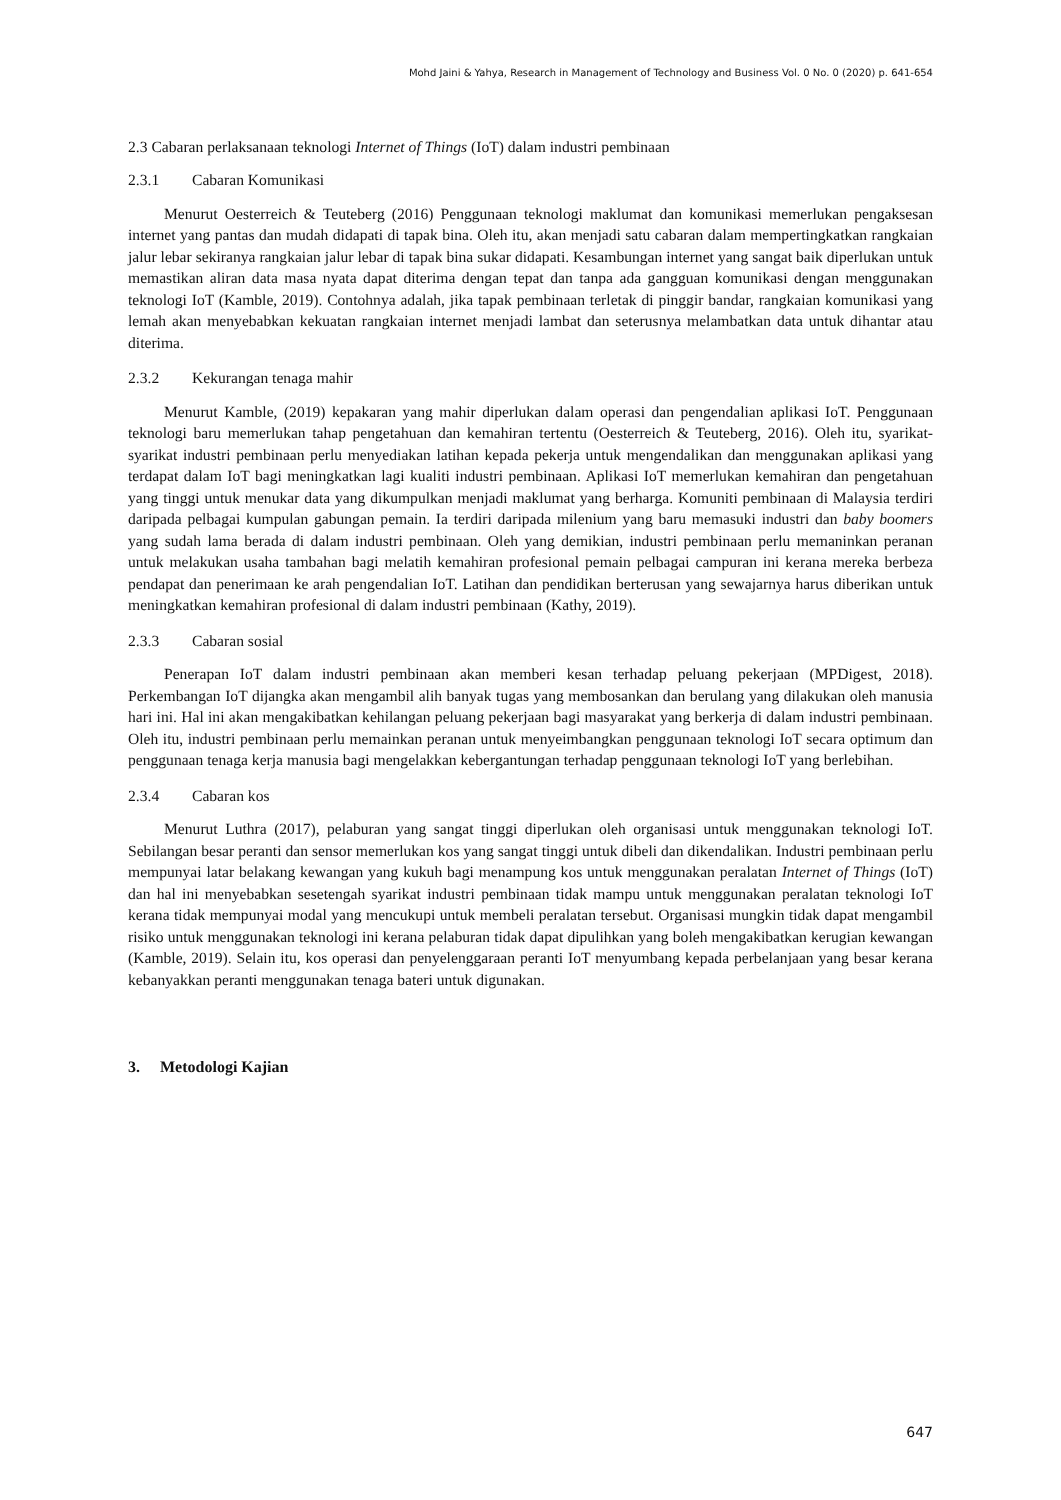Mohd Jaini & Yahya, Research in Management of Technology and Business Vol. 0 No. 0 (2020) p. 641-654
2.3 Cabaran perlaksanaan teknologi Internet of Things (IoT) dalam industri pembinaan
2.3.1 Cabaran Komunikasi
Menurut Oesterreich & Teuteberg (2016) Penggunaan teknologi maklumat dan komunikasi memerlukan pengaksesan internet yang pantas dan mudah didapati di tapak bina. Oleh itu, akan menjadi satu cabaran dalam mempertingkatkan rangkaian jalur lebar sekiranya rangkaian jalur lebar di tapak bina sukar didapati. Kesambungan internet yang sangat baik diperlukan untuk memastikan aliran data masa nyata dapat diterima dengan tepat dan tanpa ada gangguan komunikasi dengan menggunakan teknologi IoT (Kamble, 2019). Contohnya adalah, jika tapak pembinaan terletak di pinggir bandar, rangkaian komunikasi yang lemah akan menyebabkan kekuatan rangkaian internet menjadi lambat dan seterusnya melambatkan data untuk dihantar atau diterima.
2.3.2 Kekurangan tenaga mahir
Menurut Kamble, (2019) kepakaran yang mahir diperlukan dalam operasi dan pengendalian aplikasi IoT. Penggunaan teknologi baru memerlukan tahap pengetahuan dan kemahiran tertentu (Oesterreich & Teuteberg, 2016). Oleh itu, syarikat-syarikat industri pembinaan perlu menyediakan latihan kepada pekerja untuk mengendalikan dan menggunakan aplikasi yang terdapat dalam IoT bagi meningkatkan lagi kualiti industri pembinaan. Aplikasi IoT memerlukan kemahiran dan pengetahuan yang tinggi untuk menukar data yang dikumpulkan menjadi maklumat yang berharga. Komuniti pembinaan di Malaysia terdiri daripada pelbagai kumpulan gabungan pemain. Ia terdiri daripada milenium yang baru memasuki industri dan baby boomers yang sudah lama berada di dalam industri pembinaan. Oleh yang demikian, industri pembinaan perlu memaninkan peranan untuk melakukan usaha tambahan bagi melatih kemahiran profesional pemain pelbagai campuran ini kerana mereka berbeza pendapat dan penerimaan ke arah pengendalian IoT. Latihan dan pendidikan berterusan yang sewajarnya harus diberikan untuk meningkatkan kemahiran profesional di dalam industri pembinaan (Kathy, 2019).
2.3.3 Cabaran sosial
Penerapan IoT dalam industri pembinaan akan memberi kesan terhadap peluang pekerjaan (MPDigest, 2018). Perkembangan IoT dijangka akan mengambil alih banyak tugas yang membosankan dan berulang yang dilakukan oleh manusia hari ini. Hal ini akan mengakibatkan kehilangan peluang pekerjaan bagi masyarakat yang berkerja di dalam industri pembinaan. Oleh itu, industri pembinaan perlu memainkan peranan untuk menyeimbangkan penggunaan teknologi IoT secara optimum dan penggunaan tenaga kerja manusia bagi mengelakkan kebergantungan terhadap penggunaan teknologi IoT yang berlebihan.
2.3.4 Cabaran kos
Menurut Luthra (2017), pelaburan yang sangat tinggi diperlukan oleh organisasi untuk menggunakan teknologi IoT. Sebilangan besar peranti dan sensor memerlukan kos yang sangat tinggi untuk dibeli dan dikendalikan. Industri pembinaan perlu mempunyai latar belakang kewangan yang kukuh bagi menampung kos untuk menggunakan peralatan Internet of Things (IoT) dan hal ini menyebabkan sesetengah syarikat industri pembinaan tidak mampu untuk menggunakan peralatan teknologi IoT kerana tidak mempunyai modal yang mencukupi untuk membeli peralatan tersebut. Organisasi mungkin tidak dapat mengambil risiko untuk menggunakan teknologi ini kerana pelaburan tidak dapat dipulihkan yang boleh mengakibatkan kerugian kewangan (Kamble, 2019). Selain itu, kos operasi dan penyelenggaraan peranti IoT menyumbang kepada perbelanjaan yang besar kerana kebanyakkan peranti menggunakan tenaga bateri untuk digunakan.
3. Metodologi Kajian
647